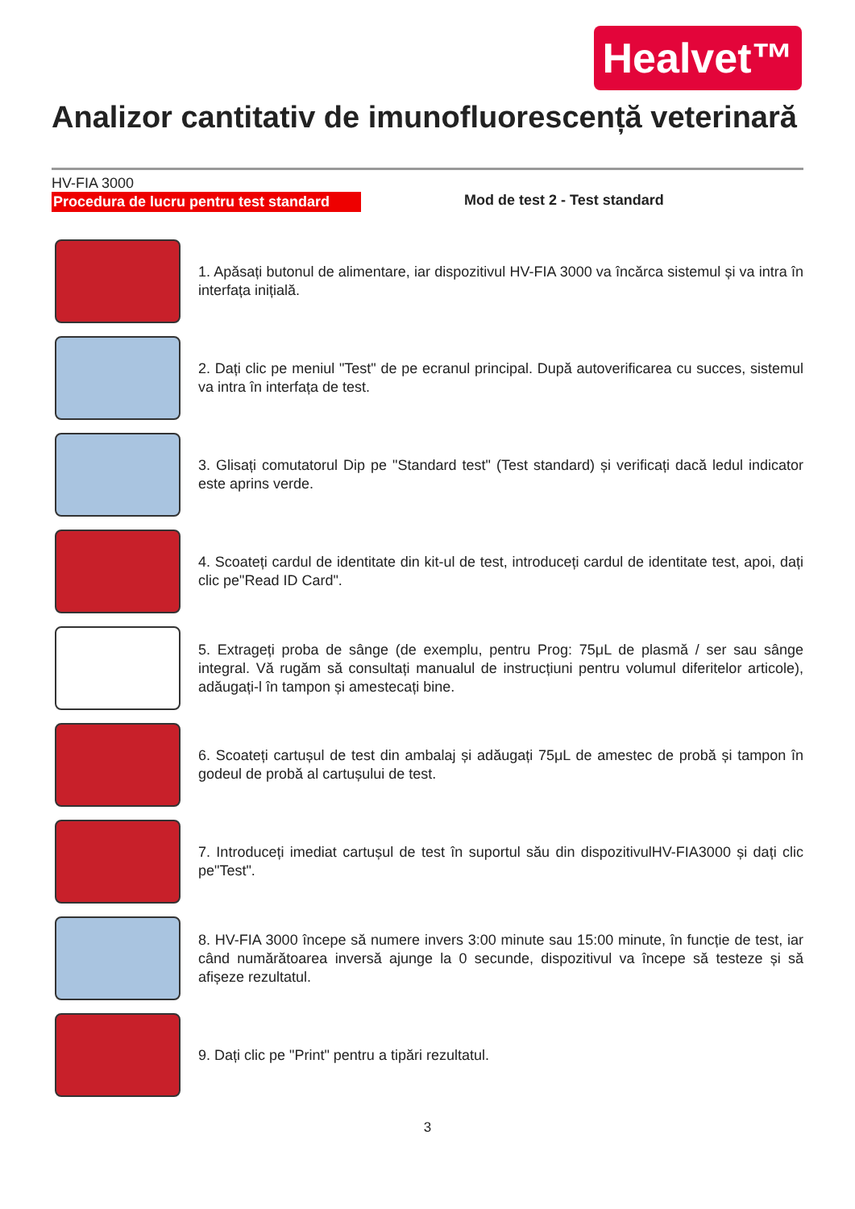Healvet™
Analizor cantitativ de imunofluorescență veterinară
HV-FIA 3000
Procedura de lucru pentru test standard Mod de test 2 - Test standard
1. Apăsați butonul de alimentare, iar dispozitivul HV-FIA 3000 va încărca sistemul și va intra în interfața inițială.
2. Dați clic pe meniul "Test" de pe ecranul principal. După autoverificarea cu succes, sistemul va intra în interfața de test.
3. Glisați comutatorul Dip pe "Standard test" (Test standard) și verificați dacă ledul indicator este aprins verde.
4. Scoateți cardul de identitate din kit-ul de test, introduceți cardul de identitate test, apoi, dați clic pe"Read ID Card".
5. Extrageți proba de sânge (de exemplu, pentru Prog: 75μL de plasmă / ser sau sânge integral. Vă rugăm să consultați manualul de instrucțiuni pentru volumul diferitelor articole), adăugați-l în tampon și amestecați bine.
6. Scoateți cartușul de test din ambalaj și adăugați 75μL de amestec de probă și tampon în godeul de probă al cartușului de test.
7. Introduceți imediat cartușul de test în suportul său din dispozitivulHV-FIA3000 și dați clic pe"Test".
8. HV-FIA 3000 începe să numere invers 3:00 minute sau 15:00 minute, în funcție de test, iar când numărătoarea inversă ajunge la 0 secunde, dispozitivul va începe să testeze și să afișeze rezultatul.
9. Dați clic pe "Print" pentru a tipări rezultatul.
3